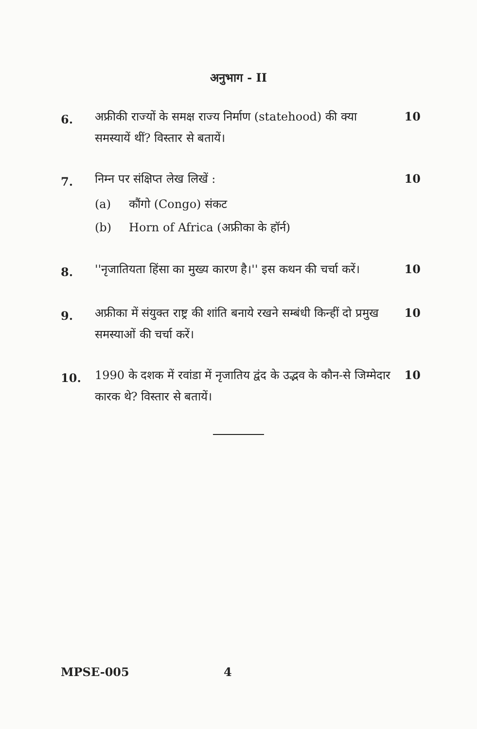अनुभाग - II
6.
अफ्रीकी राज्यों के समक्ष राज्य निर्माण (statehood) की क्या समस्यायें थीं? विस्तार से बतायें।
10
7.
निम्न पर संक्षिप्त लेख लिखें : 10
(a) कौंगो (Congo) संकट
(b) Horn of Africa (अफ्रीका के हॉर्न)
8.
''नृजातियता हिंसा का मुख्य कारण है।'' इस कथन की चर्चा करें।
10
9.
अफ्रीका में संयुक्त राष्ट्र की शांति बनाये रखने सम्बंधी किन्हीं दो प्रमुख समस्याओं की चर्चा करें।
10
10.
1990 के दशक में रवांडा में नृजातिय द्वंद के उद्भव के कौन-से जिम्मेदार कारक थे? विस्तार से बतायें।
10
MPSE-005 4